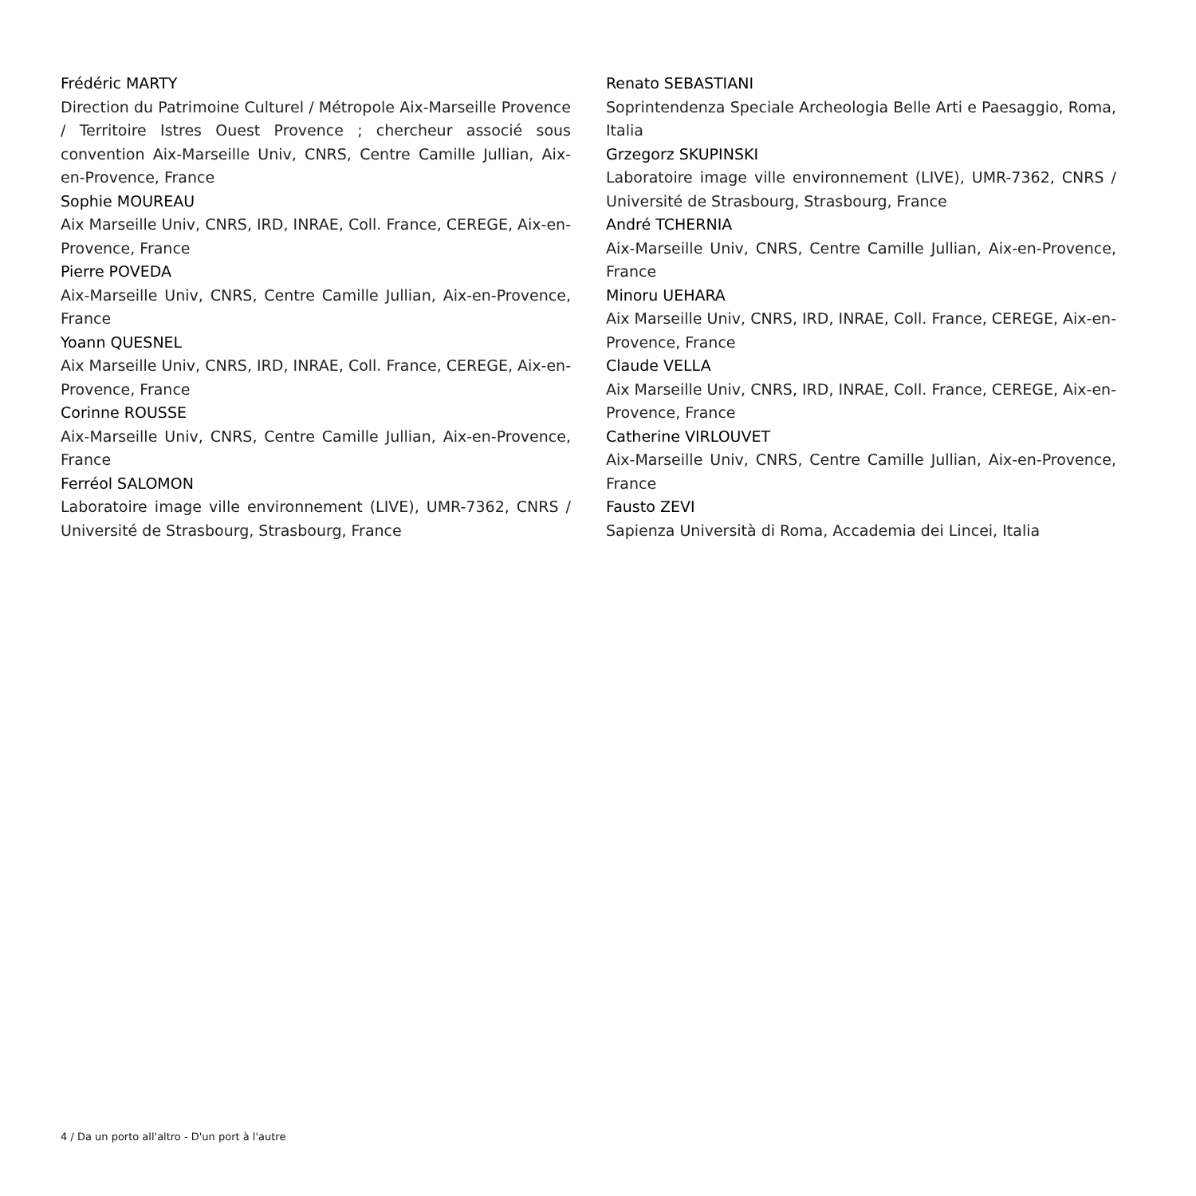Frédéric MARTY
Direction du Patrimoine Culturel / Métropole Aix-Marseille Provence / Territoire Istres Ouest Provence ; chercheur associé sous convention Aix-Marseille Univ, CNRS, Centre Camille Jullian, Aix-en-Provence, France
Sophie MOUREAU
Aix Marseille Univ, CNRS, IRD, INRAE, Coll. France, CEREGE, Aix-en-Provence, France
Pierre POVEDA
Aix-Marseille Univ, CNRS, Centre Camille Jullian, Aix-en-Provence, France
Yoann QUESNEL
Aix Marseille Univ, CNRS, IRD, INRAE, Coll. France, CEREGE, Aix-en-Provence, France
Corinne ROUSSE
Aix-Marseille Univ, CNRS, Centre Camille Jullian, Aix-en-Provence, France
Ferréol SALOMON
Laboratoire image ville environnement (LIVE), UMR-7362, CNRS / Université de Strasbourg, Strasbourg, France
Renato SEBASTIANI
Soprintendenza Speciale Archeologia Belle Arti e Paesaggio, Roma, Italia
Grzegorz SKUPINSKI
Laboratoire image ville environnement (LIVE), UMR-7362, CNRS / Université de Strasbourg, Strasbourg, France
André TCHERNIA
Aix-Marseille Univ, CNRS, Centre Camille Jullian, Aix-en-Provence, France
Minoru UEHARA
Aix Marseille Univ, CNRS, IRD, INRAE, Coll. France, CEREGE, Aix-en-Provence, France
Claude VELLA
Aix Marseille Univ, CNRS, IRD, INRAE, Coll. France, CEREGE, Aix-en-Provence, France
Catherine VIRLOUVET
Aix-Marseille Univ, CNRS, Centre Camille Jullian, Aix-en-Provence, France
Fausto ZEVI
Sapienza Università di Roma, Accademia dei Lincei, Italia
4 / Da un porto all'altro - D'un port à l'autre